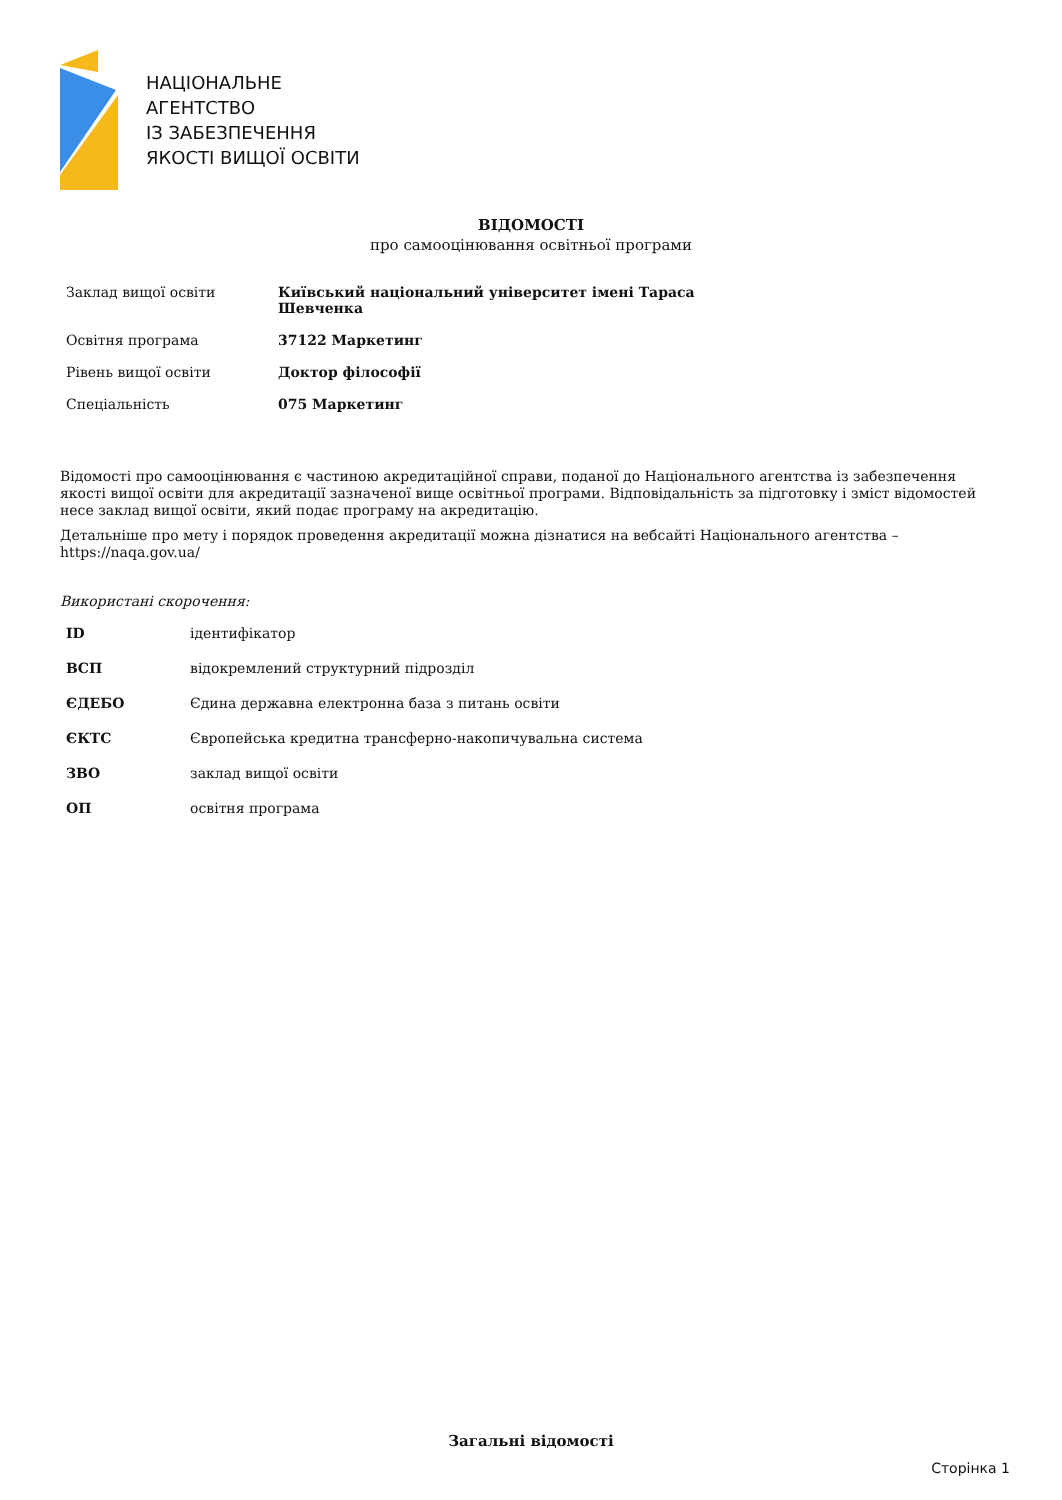НАЦІОНАЛЬНЕ
АГЕНТСТВО
ІЗ ЗАБЕЗПЕЧЕННЯ
ЯКОСТІ ВИЩОЇ ОСВІТИ
ВІДОМОСТІ
про самооцінювання освітньої програми
| Заклад вищої освіти | Київський національний університет імені Тараса Шевченка |
| Освітня програма | 37122 Маркетинг |
| Рівень вищої освіти | Доктор філософії |
| Спеціальність | 075 Маркетинг |
Відомості про самооцінювання є частиною акредитаційної справи, поданої до Національного агентства із забезпечення якості вищої освіти для акредитації зазначеної вище освітньої програми. Відповідальність за підготовку і зміст відомостей несе заклад вищої освіти, який подає програму на акредитацію.
Детальніше про мету і порядок проведення акредитації можна дізнатися на вебсайті Національного агентства – https://naqa.gov.ua/
Використані скорочення:
| ID | ідентифікатор |
| ВСП | відокремлений структурний підрозділ |
| ЄДЕБО | Єдина державна електронна база з питань освіти |
| ЄКТС | Європейська кредитна трансферно-накопичувальна система |
| ЗВО | заклад вищої освіти |
| ОП | освітня програма |
Загальні відомості
Сторінка 1